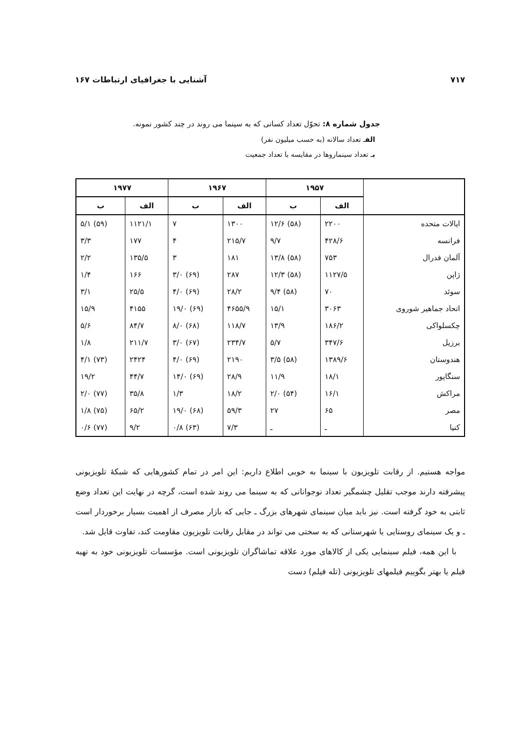۷۱۷ آشنایی با جغرافیای ارتباطات ۱۶۷
جدول شماره ۸: تحوّل تعداد کسانی که به سینما می روند در چند کشور نمونه.
الفـ تعداد سالانه (به حسب میلیون نفر)
بـ تعداد سینماروها در مقایسه با تعداد جمعیت
| | ۱۹۵۷ | | ۱۹۶۷ | | ۱۹۷۷ | |
| --- | --- | --- | --- | --- | --- | --- |
| | الف | ب | الف | ب | الف | ب |
| ایالات متحده | ۲۲۰۰ | (۵۸) ۱۲/۶ | ۱۳۰۰ | ۷ | ۱۱۲۱/۱ | (۵۹) ۵/۱ |
| فرانسه | ۴۲۸/۶ | ۹/۷ | ۲۱۵/۷ | ۴ | ۱۷۷ | ۳/۳ |
| آلمان فدرال | ۷۵۳ | (۵۸) ۱۳/۸ | ۱۸۱ | ۳ | ۱۳۵/۵ | ۲/۲ |
| ژاپن | ۱۱۲۷/۵ | (۵۸) ۱۲/۳ | ۲۸۷ | (۶۹) ۳/۰ | ۱۶۶ | ۱/۴ |
| سوئد | ۷۰ | (۵۸) ۹/۴ | ۲۸/۲ | (۶۹) ۴/۰ | ۲۵/۵ | ۳/۱ |
| اتحاد جماهیر شوروی | ۳۰۶۳ | ۱۵/۱ | ۴۶۵۵/۹ | (۶۹) ۱۹/۰ | ۴۱۵۵ | ۱۵/۹ |
| چکسلواکی | ۱۸۶/۲ | ۱۳/۹ | ۱۱۸/۷ | (۶۸) ۸/۰ | ۸۴/۷ | ۵/۶ |
| برزیل | ۳۴۷/۶ | ۵/۷ | ۲۳۴/۷ | (۶۷) ۳/۰ | ۲۱۱/۷ | ۱/۸ |
| هندوستان | ۱۳۸۹/۶ | (۵۸) ۳/۵ | ۲۱۹۰ | (۶۹) ۴/۰ | ۲۴۲۴ | (۷۳) ۴/۱ |
| سنگاپور | ۱۸/۱ | ۱۱/۹ | ۲۸/۹ | (۶۹) ۱۴/۰ | ۴۴/۷ | ۱۹/۲ |
| مراکش | ۱۶/۱ | (۵۴) ۲/۰ | ۱۸/۲ | ۱/۳ | ۳۵/۸ | (۷۷) ۲/۰ |
| مصر | ۶۵ | ۲۷ | ۵۹/۳ | (۶۸) ۱۹/۰ | ۶۵/۲ | (۷۵) ۱/۸ |
| کنیا | ـ | ـ | ۷/۳ | (۶۳) ۰/۸ | ۹/۲ | (۷۷) ۰/۶ |
مواجه هستیم. از رقابت تلویزیون با سینما به خوبی اطلاع داریم: این امر در تمام کشورهایی که شبکهٔ تلویزیونی پیشرفته دارند موجب تقلیل چشمگیر تعداد نوجوانانی که به سینما می روند شده است، گرچه در نهایت این تعداد وضع ثابتی به خود گرفته است. نیز باید میان سینمای شهرهای بزرگ ـ جایی که بازار مصرف از اهمیت بسیار برخوردار است ـ و یک سینمای روستایی یا شهرستانی که به سختی می تواند در مقابل رقابت تلویزیون مقاومت کند، تفاوت قایل شد.
با این همه، فیلم سینمایی یکی از کالاهای مورد علاقه تماشاگران تلویزیونی است. مؤسسات تلویزیونی خود به تهیه فیلم یا بهتر بگوییم فیلمهای تلویزیونی (تله فیلم) دست